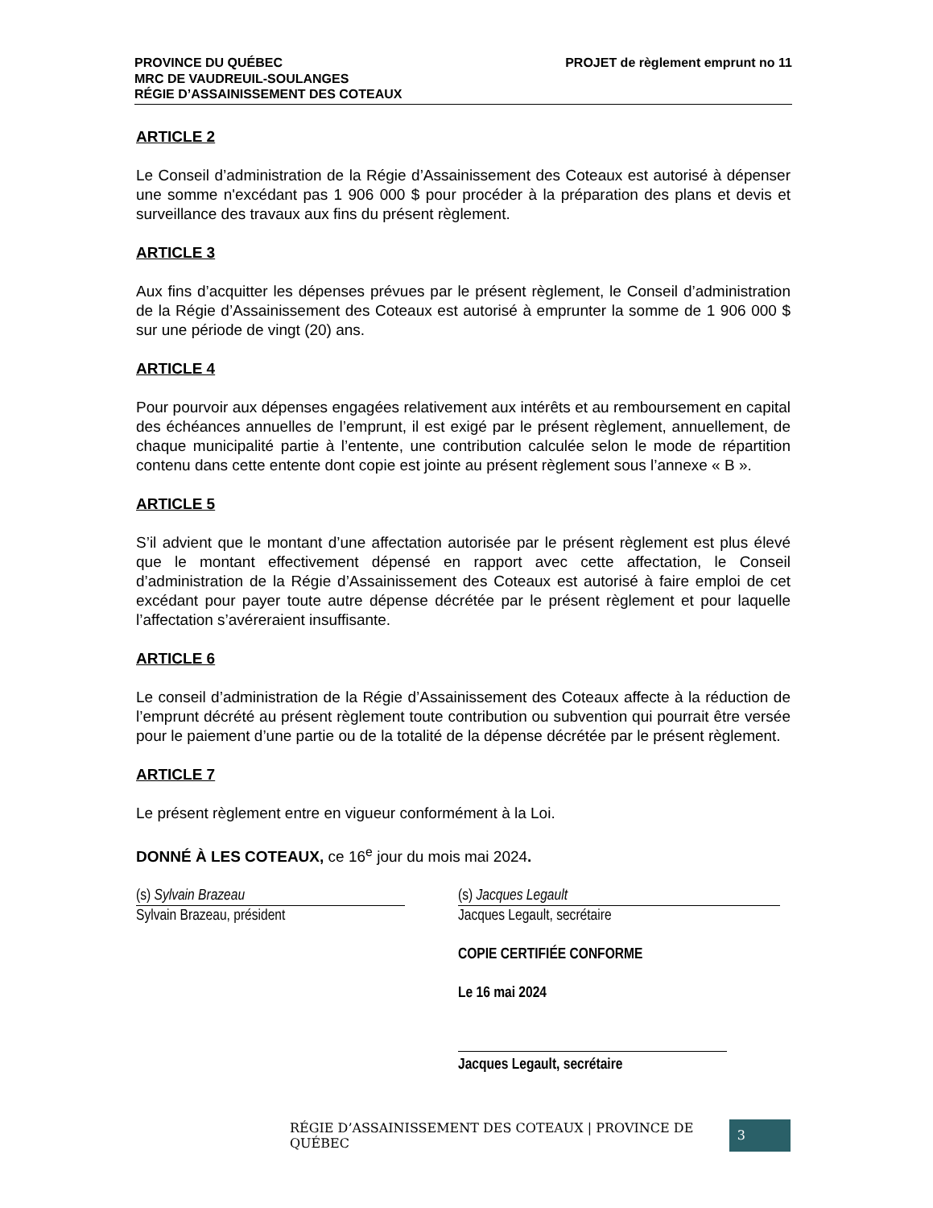PROVINCE DU QUÉBEC
MRC DE VAUDREUIL-SOULANGES
RÉGIE D’ASSAINISSEMENT DES COTEAUX
PROJET de règlement emprunt no 11
ARTICLE 2
Le Conseil d’administration de la Régie d’Assainissement des Coteaux est autorisé à dépenser une somme n'excédant pas 1 906 000 $ pour procéder à la préparation des plans et devis et surveillance des travaux aux fins du présent règlement.
ARTICLE 3
Aux fins d’acquitter les dépenses prévues par le présent règlement, le Conseil d’administration de la Régie d’Assainissement des Coteaux est autorisé à emprunter la somme de 1 906 000 $ sur une période de vingt (20) ans.
ARTICLE 4
Pour pourvoir aux dépenses engagées relativement aux intérêts et au remboursement en capital des échéances annuelles de l’emprunt, il est exigé par le présent règlement, annuellement, de chaque municipalité partie à l’entente, une contribution calculée selon le mode de répartition contenu dans cette entente dont copie est jointe au présent règlement sous l’annexe « B ».
ARTICLE 5
S’il advient que le montant d’une affectation autorisée par le présent règlement est plus élevé que le montant effectivement dépensé en rapport avec cette affectation, le Conseil d’administration de la Régie d’Assainissement des Coteaux est autorisé à faire emploi de cet excédant pour payer toute autre dépense décrétée par le présent règlement et pour laquelle l’affectation s’avéreraient insuffisante.
ARTICLE 6
Le conseil d’administration de la Régie d’Assainissement des Coteaux affecte à la réduction de l’emprunt décrété au présent règlement toute contribution ou subvention qui pourrait être versée pour le paiement d’une partie ou de la totalité de la dépense décrétée par le présent règlement.
ARTICLE 7
Le présent règlement entre en vigueur conformément à la Loi.
DONNÉ À LES COTEAUX, ce 16<sup>e</sup> jour du mois mai 2024.
(s) Sylvain Brazeau
Sylvain Brazeau, président
(s) Jacques Legault
Jacques Legault, secrétaire
COPIE CERTIFIÉE CONFORME
Le 16 mai 2024
Jacques Legault, secrétaire
RÉGIE D’ASSAINISSEMENT DES COTEAUX | PROVINCE DE QUÉBEC 3